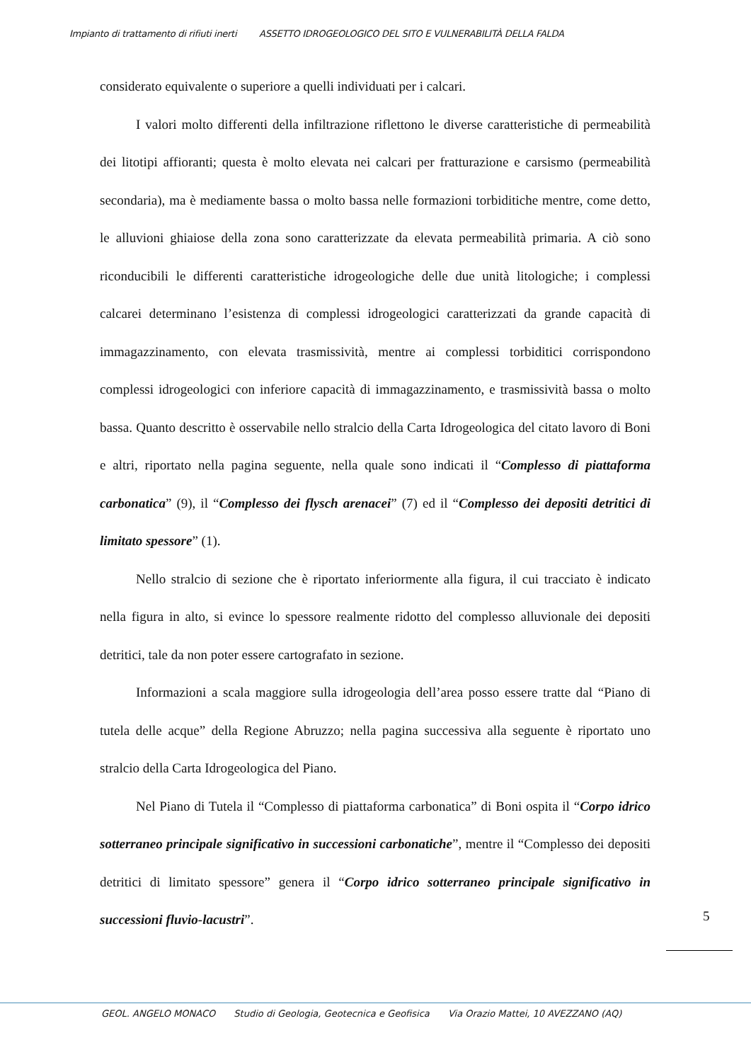Impianto di trattamento di rifiuti inerti ASSETTO IDROGEOLOGICO DEL SITO E VULNERABILITÀ DELLA FALDA
considerato equivalente o superiore a quelli individuati per i calcari.
I valori molto differenti della infiltrazione riflettono le diverse caratteristiche di permeabilità dei litotipi affioranti; questa è molto elevata nei calcari per fratturazione e carsismo (permeabilità secondaria), ma è mediamente bassa o molto bassa nelle formazioni torbiditiche mentre, come detto, le alluvioni ghiaiose della zona sono caratterizzate da elevata permeabilità primaria. A ciò sono riconducibili le differenti caratteristiche idrogeologiche delle due unità litologiche; i complessi calcarei determinano l’esistenza di complessi idrogeologici caratterizzati da grande capacità di immagazzinamento, con elevata trasmissività, mentre ai complessi torbiditici corrispondono complessi idrogeologici con inferiore capacità di immagazzinamento, e trasmissività bassa o molto bassa. Quanto descritto è osservabile nello stralcio della Carta Idrogeologica del citato lavoro di Boni e altri, riportato nella pagina seguente, nella quale sono indicati il “Complesso di piattaforma carbonatica” (9), il “Complesso dei flysch arenacei” (7) ed il “Complesso dei depositi detritici di limitato spessore” (1).
Nello stralcio di sezione che è riportato inferiormente alla figura, il cui tracciato è indicato nella figura in alto, si evince lo spessore realmente ridotto del complesso alluvionale dei depositi detritici, tale da non poter essere cartografato in sezione.
Informazioni a scala maggiore sulla idrogeologia dell’area posso essere tratte dal “Piano di tutela delle acque” della Regione Abruzzo; nella pagina successiva alla seguente è riportato uno stralcio della Carta Idrogeologica del Piano.
Nel Piano di Tutela il “Complesso di piattaforma carbonatica” di Boni ospita il “Corpo idrico sotterraneo principale significativo in successioni carbonatiche”, mentre il “Complesso dei depositi detritici di limitato spessore” genera il “Corpo idrico sotterraneo principale significativo in successioni fluvio-lacustri”.
5
GEOL. ANGELO MONACO Studio di Geologia, Geotecnica e Geofisica Via Orazio Mattei, 10 AVEZZANO (AQ)